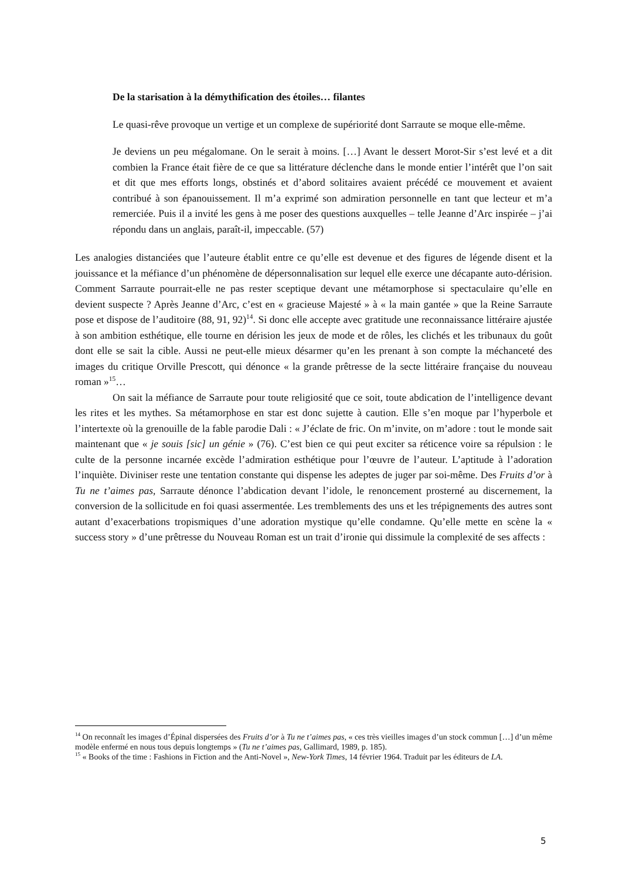De la starisation à la démythification des étoiles… filantes
Le quasi-rêve provoque un vertige et un complexe de supériorité dont Sarraute se moque elle-même.
Je deviens un peu mégalomane. On le serait à moins. […] Avant le dessert Morot-Sir s’est levé et a dit combien la France était fière de ce que sa littérature déclenche dans le monde entier l’intérêt que l’on sait et dit que mes efforts longs, obstinés et d’abord solitaires avaient précédé ce mouvement et avaient contribué à son épanouissement. Il m’a exprimé son admiration personnelle en tant que lecteur et m’a remerciée. Puis il a invité les gens à me poser des questions auxquelles – telle Jeanne d’Arc inspirée – j’ai répondu dans un anglais, paraît-il, impeccable. (57)
Les analogies distanciées que l’auteure établit entre ce qu’elle est devenue et des figures de légende disent et la jouissance et la méfiance d’un phénomène de dépersonnalisation sur lequel elle exerce une décapante auto-dérision. Comment Sarraute pourrait-elle ne pas rester sceptique devant une métamorphose si spectaculaire qu’elle en devient suspecte ? Après Jeanne d’Arc, c’est en « gracieuse Majesté » à « la main gantée » que la Reine Sarraute pose et dispose de l’auditoire (88, 91, 92)<sup>14</sup>. Si donc elle accepte avec gratitude une reconnaissance littéraire ajustée à son ambition esthétique, elle tourne en dérision les jeux de mode et de rôles, les clichés et les tribunaux du goût dont elle se sait la cible. Aussi ne peut-elle mieux désarmer qu’en les prenant à son compte la méchanceté des images du critique Orville Prescott, qui dénonce « la grande prêtresse de la secte littéraire française du nouveau roman »<sup>15</sup>…
On sait la méfiance de Sarraute pour toute religiosité que ce soit, toute abdication de l’intelligence devant les rites et les mythes. Sa métamorphose en star est donc sujette à caution. Elle s’en moque par l’hyperbole et l’intertexte où la grenouille de la fable parodie Dali : « J’éclate de fric. On m’invite, on m’adore : tout le monde sait maintenant que « je souis [sic] un génie » (76). C’est bien ce qui peut exciter sa réticence voire sa répulsion : le culte de la personne incarnée excède l’admiration esthétique pour l’œuvre de l’auteur. L’aptitude à l’adoration l’inquiète. Diviniser reste une tentation constante qui dispense les adeptes de juger par soi-même. Des Fruits d’or à Tu ne t’aimes pas, Sarraute dénonce l’abdication devant l’idole, le renoncement prosterné au discernement, la conversion de la sollicitude en foi quasi assermentée. Les tremblements des uns et les trépignements des autres sont autant d’exacerbations tropismiques d’une adoration mystique qu’elle condamne. Qu’elle mette en scène la « success story » d’une prêtresse du Nouveau Roman est un trait d’ironie qui dissimule la complexité de ses affects :
<sup>14</sup> On reconnaît les images d’Épinal dispersées des Fruits d’or à Tu ne t’aimes pas, « ces très vieilles images d’un stock commun […] d’un même modèle enfermé en nous tous depuis longtemps » (Tu ne t’aimes pas, Gallimard, 1989, p. 185).
<sup>15</sup> « Books of the time : Fashions in Fiction and the Anti-Novel », New-York Times, 14 février 1964. Traduit par les éditeurs de LA.
5